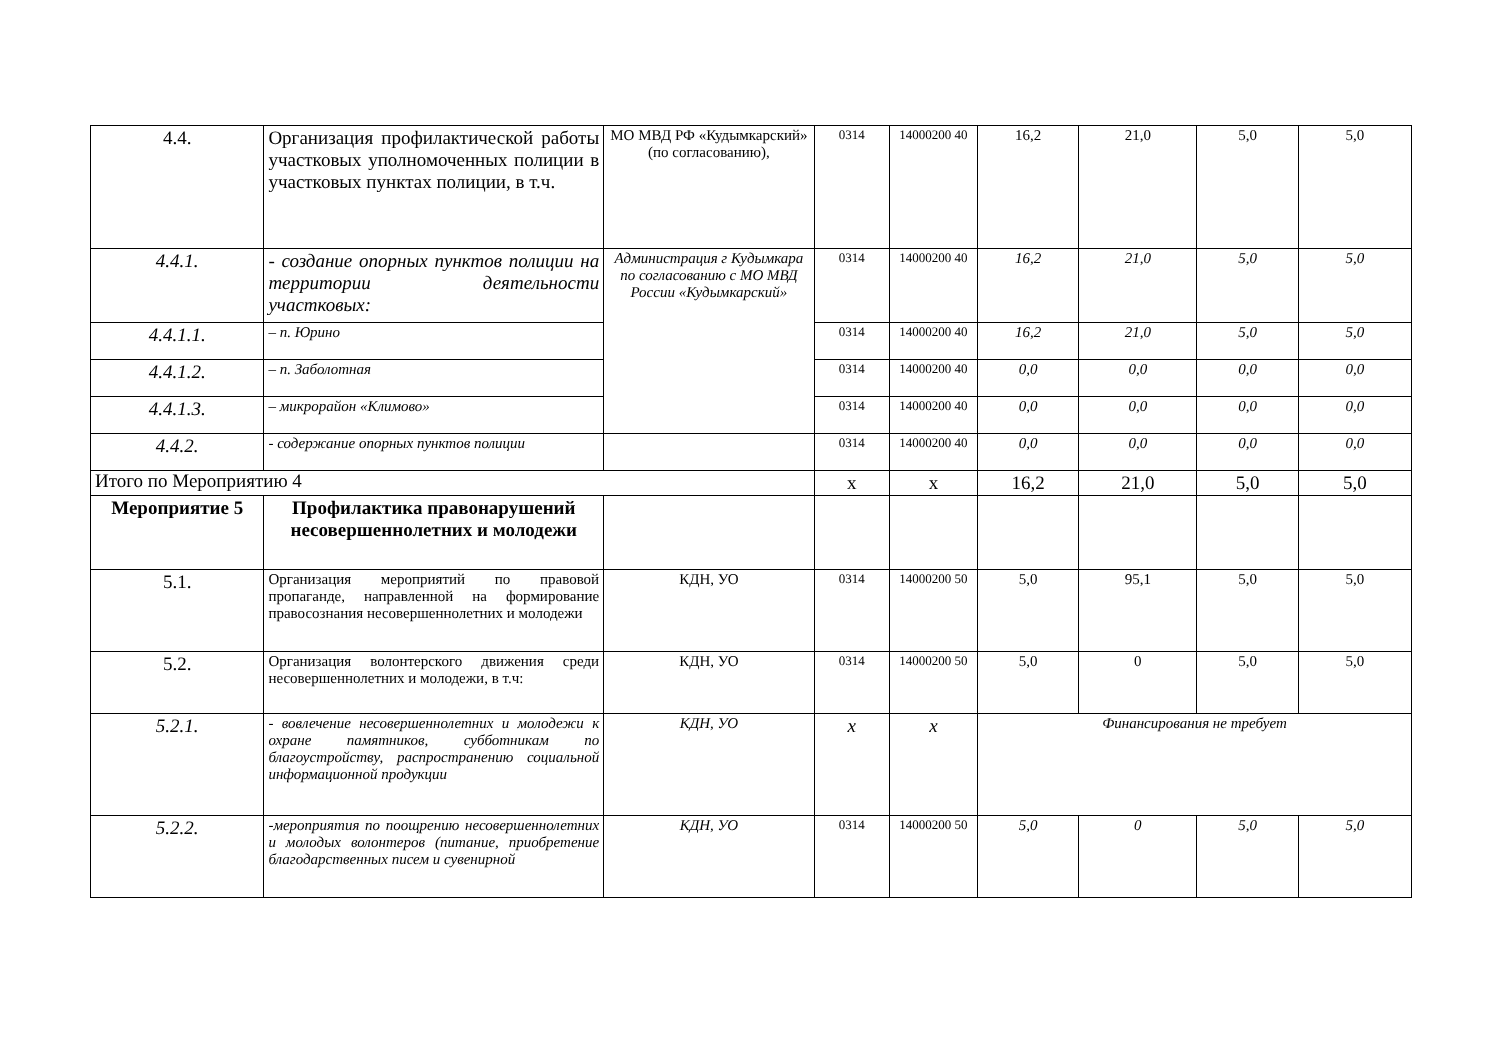| 4.4. | Организация профилактической работы участковых уполномоченных полиции в участковых пунктах полиции, в т.ч. | МО МВД РФ «Кудымкарский» (по согласованию), | 0314 | 14000200 40 | 16,2 | 21,0 | 5,0 | 5,0 |
| 4.4.1. | - создание опорных пунктов полиции на территории деятельности участковых: | Администрация г Кудымкара по согласованию с МО МВД России «Кудымкарский» | 0314 | 14000200 40 | 16,2 | 21,0 | 5,0 | 5,0 |
| 4.4.1.1. | – п. Юрино | | 0314 | 14000200 40 | 16,2 | 21,0 | 5,0 | 5,0 |
| 4.4.1.2. | – п. Заболотная | | 0314 | 14000200 40 | 0,0 | 0,0 | 0,0 | 0,0 |
| 4.4.1.3. | – микрорайон «Климово» | | 0314 | 14000200 40 | 0,0 | 0,0 | 0,0 | 0,0 |
| 4.4.2. | - содержание опорных пунктов полиции | | 0314 | 14000200 40 | 0,0 | 0,0 | 0,0 | 0,0 |
| Итого по Мероприятию 4 | | | х | х | 16,2 | 21,0 | 5,0 | 5,0 |
| Мероприятие 5 | Профилактика правонарушений несовершеннолетних и молодежи | | | | | | | |
| 5.1. | Организация мероприятий по правовой пропаганде, направленной на формирование правосознания несовершеннолетних и молодежи | КДН, УО | 0314 | 14000200 50 | 5,0 | 95,1 | 5,0 | 5,0 |
| 5.2. | Организация волонтерского движения среди несовершеннолетних и молодежи, в т.ч: | КДН, УО | 0314 | 14000200 50 | 5,0 | 0 | 5,0 | 5,0 |
| 5.2.1. | - вовлечение несовершеннолетних и молодежи к охране памятников, субботникам по благоустройству, распространению социальной информационной продукции | КДН, УО | х | х | Финансирования не требует | | | |
| 5.2.2. | -мероприятия по поощрению несовершеннолетних и молодых волонтеров (питание, приобретение благодарственных писем и сувенирной | КДН, УО | 0314 | 14000200 50 | 5,0 | 0 | 5,0 | 5,0 |